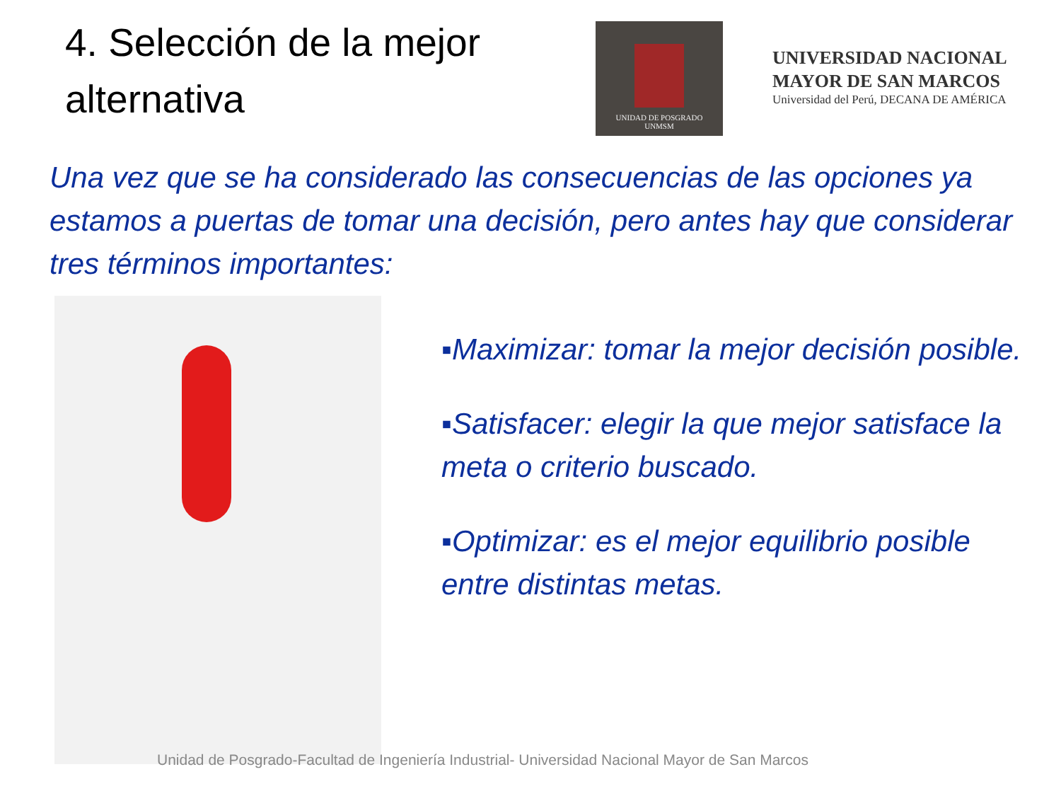4. Selección de la mejor alternativa
UNIDAD DE POSGRADO
UNMSM
UNIVERSIDAD NACIONAL
MAYOR DE SAN MARCOS
Universidad del Perú, DECANA DE AMÉRICA
Una vez que se ha considerado las consecuencias de las opciones ya estamos a puertas de tomar una decisión, pero antes hay que considerar tres términos importantes:
▪Maximizar: tomar la mejor decisión posible.
▪Satisfacer: elegir la que mejor satisface la meta o criterio buscado.
▪Optimizar: es el mejor equilibrio posible entre distintas metas.
Unidad de Posgrado-Facultad de Ingeniería Industrial- Universidad Nacional Mayor de San Marcos